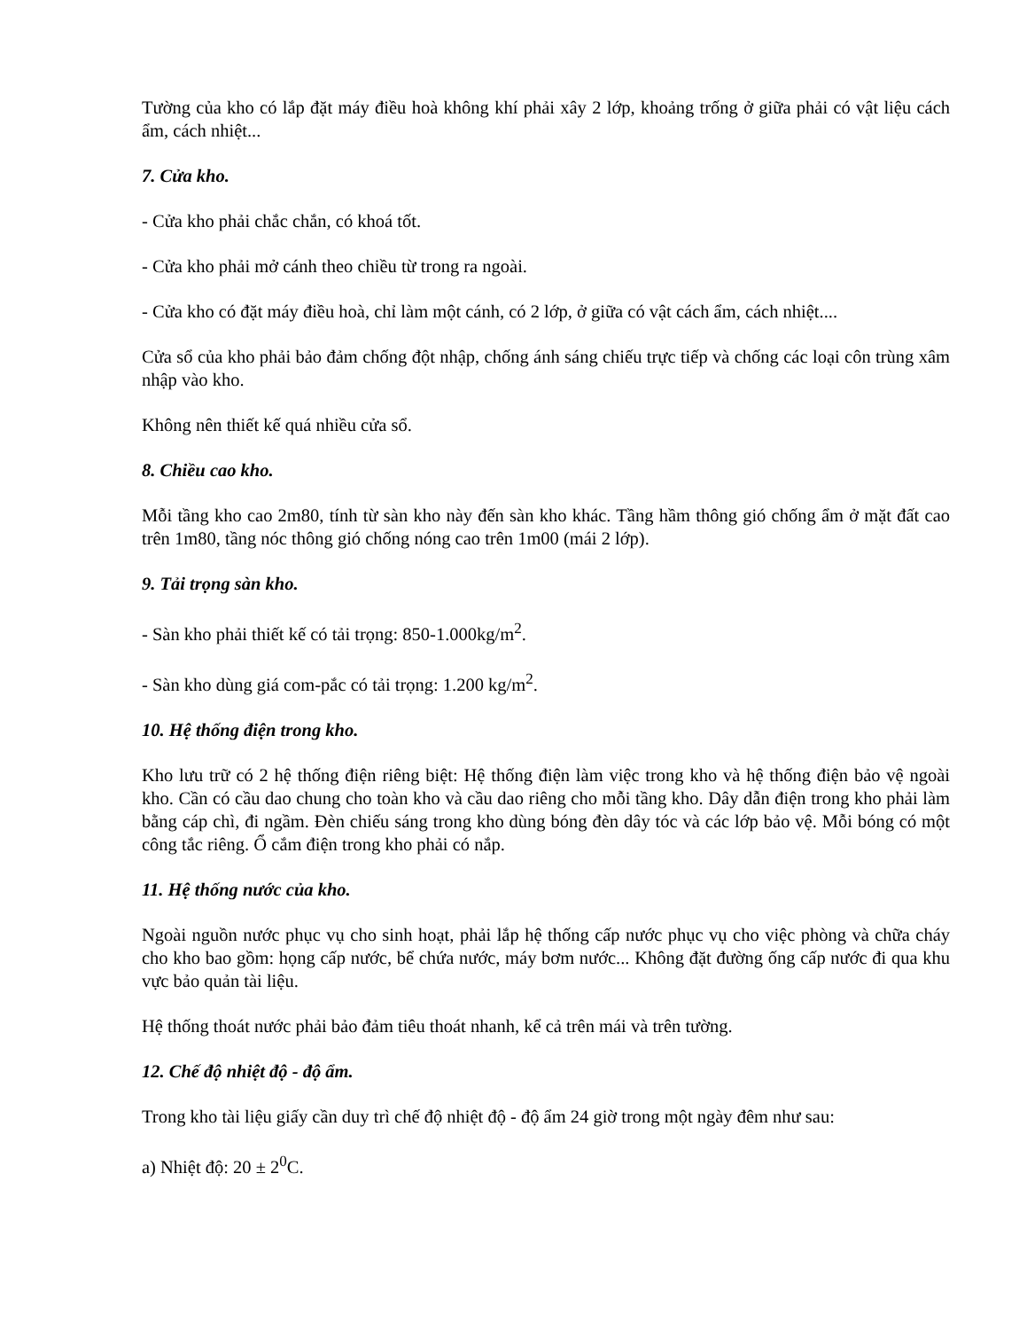Tường của kho có lắp đặt máy điều hoà không khí phải xây 2 lớp, khoảng trống ở giữa phải có vật liệu cách ẩm, cách nhiệt...
7. Cửa kho.
- Cửa kho phải chắc chắn, có khoá tốt.
- Cửa kho phải mở cánh theo chiều từ trong ra ngoài.
- Cửa kho có đặt máy điều hoà, chỉ làm một cánh, có 2 lớp, ở giữa có vật cách ẩm, cách nhiệt....
Cửa sổ của kho phải bảo đảm chống đột nhập, chống ánh sáng chiếu trực tiếp và chống các loại côn trùng xâm nhập vào kho.
Không nên thiết kế quá nhiều cửa sổ.
8. Chiều cao kho.
Mỗi tầng kho cao 2m80, tính từ sàn kho này đến sàn kho khác. Tầng hầm thông gió chống ẩm ở mặt đất cao trên 1m80, tầng nóc thông gió chống nóng cao trên 1m00 (mái 2 lớp).
9. Tải trọng sàn kho.
- Sàn kho phải thiết kế có tải trọng: 850-1.000kg/m<sup>2</sup>.
- Sàn kho dùng giá com-pắc có tải trọng: 1.200 kg/m<sup>2</sup>.
10. Hệ thống điện trong kho.
Kho lưu trữ có 2 hệ thống điện riêng biệt: Hệ thống điện làm việc trong kho và hệ thống điện bảo vệ ngoài kho. Cần có cầu dao chung cho toàn kho và cầu dao riêng cho mỗi tầng kho. Dây dẫn điện trong kho phải làm bằng cáp chì, đi ngầm. Đèn chiếu sáng trong kho dùng bóng đèn dây tóc và các lớp bảo vệ. Mỗi bóng có một công tắc riêng. Ổ cắm điện trong kho phải có nắp.
11. Hệ thống nước của kho.
Ngoài nguồn nước phục vụ cho sinh hoạt, phải lắp hệ thống cấp nước phục vụ cho việc phòng và chữa cháy cho kho bao gồm: họng cấp nước, bể chứa nước, máy bơm nước... Không đặt đường ống cấp nước đi qua khu vực bảo quản tài liệu.
Hệ thống thoát nước phải bảo đảm tiêu thoát nhanh, kể cả trên mái và trên tường.
12. Chế độ nhiệt độ - độ ẩm.
Trong kho tài liệu giấy cần duy trì chế độ nhiệt độ - độ ẩm 24 giờ trong một ngày đêm như sau:
a) Nhiệt độ: 20 ± 2<sup>0</sup>C.